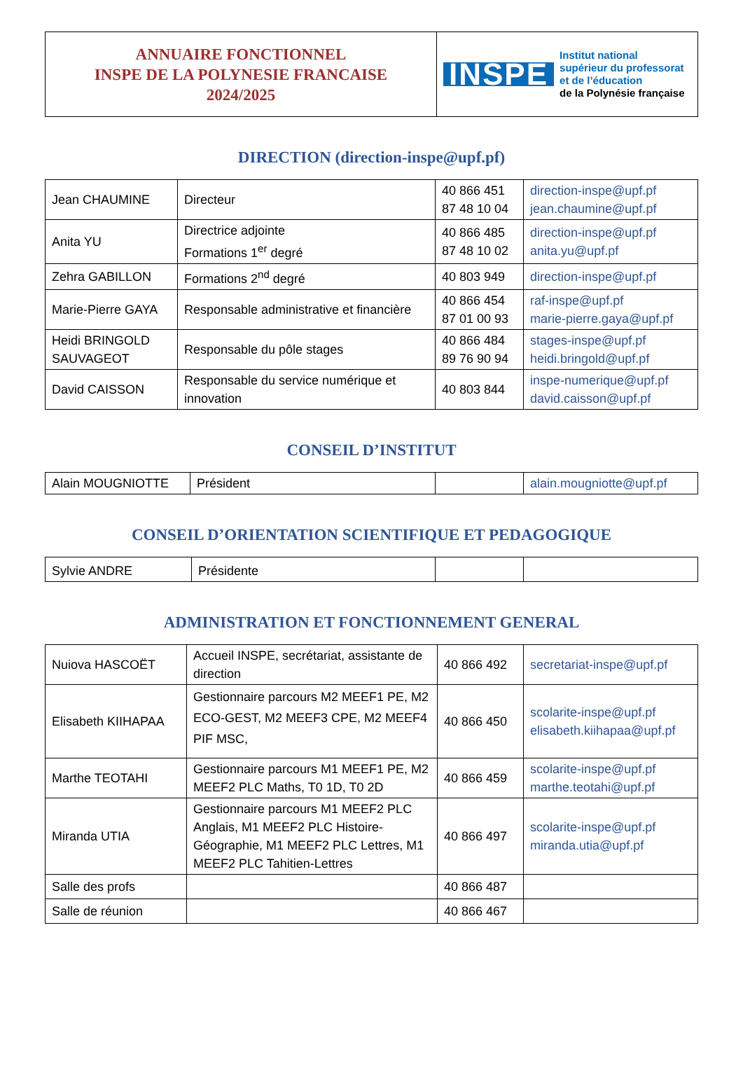| ANNUAIRE FONCTIONNEL INSPE DE LA POLYNESIE FRANCAISE 2024/2025 | INSPE Institut national supérieur du professorat et de l’éducation de la Polynésie française |
DIRECTION (direction-inspe@upf.pf)
| Jean CHAUMINE | Directeur | 40 866 451 87 48 10 04 | direction-inspe@upf.pf jean.chaumine@upf.pf |
| Anita YU | Directrice adjointe Formations 1<sup>er</sup> degré | 40 866 485 87 48 10 02 | direction-inspe@upf.pf anita.yu@upf.pf |
| Zehra GABILLON | Formations 2<sup>nd</sup> degré | 40 803 949 | direction-inspe@upf.pf |
| Marie-Pierre GAYA | Responsable administrative et financière | 40 866 454 87 01 00 93 | raf-inspe@upf.pf marie-pierre.gaya@upf.pf |
| Heidi BRINGOLD SAUVAGEOT | Responsable du pôle stages | 40 866 484 89 76 90 94 | stages-inspe@upf.pf heidi.bringold@upf.pf |
| David CAISSON | Responsable du service numérique et innovation | 40 803 844 | inspe-numerique@upf.pf david.caisson@upf.pf |
CONSEIL D’INSTITUT
| Alain MOUGNIOTTE | Président | | alain.mougniotte@upf.pf |
CONSEIL D’ORIENTATION SCIENTIFIQUE ET PEDAGOGIQUE
| Sylvie ANDRE | Présidente | | |
ADMINISTRATION ET FONCTIONNEMENT GENERAL
| Nuiova HASCOËT | Accueil INSPE, secrétariat, assistante de direction | 40 866 492 | secretariat-inspe@upf.pf |
| Elisabeth KIIHAPAA | Gestionnaire parcours M2 MEEF1 PE, M2 ECO-GEST, M2 MEEF3 CPE, M2 MEEF4 PIF MSC, | 40 866 450 | scolarite-inspe@upf.pf elisabeth.kiihapaa@upf.pf |
| Marthe TEOTAHI | Gestionnaire parcours M1 MEEF1 PE, M2 MEEF2 PLC Maths, T0 1D, T0 2D | 40 866 459 | scolarite-inspe@upf.pf marthe.teotahi@upf.pf |
| Miranda UTIA | Gestionnaire parcours M1 MEEF2 PLC Anglais, M1 MEEF2 PLC Histoire-Géographie, M1 MEEF2 PLC Lettres, M1 MEEF2 PLC Tahitien-Lettres | 40 866 497 | scolarite-inspe@upf.pf miranda.utia@upf.pf |
| Salle des profs | | 40 866 487 | |
| Salle de réunion | | 40 866 467 | |